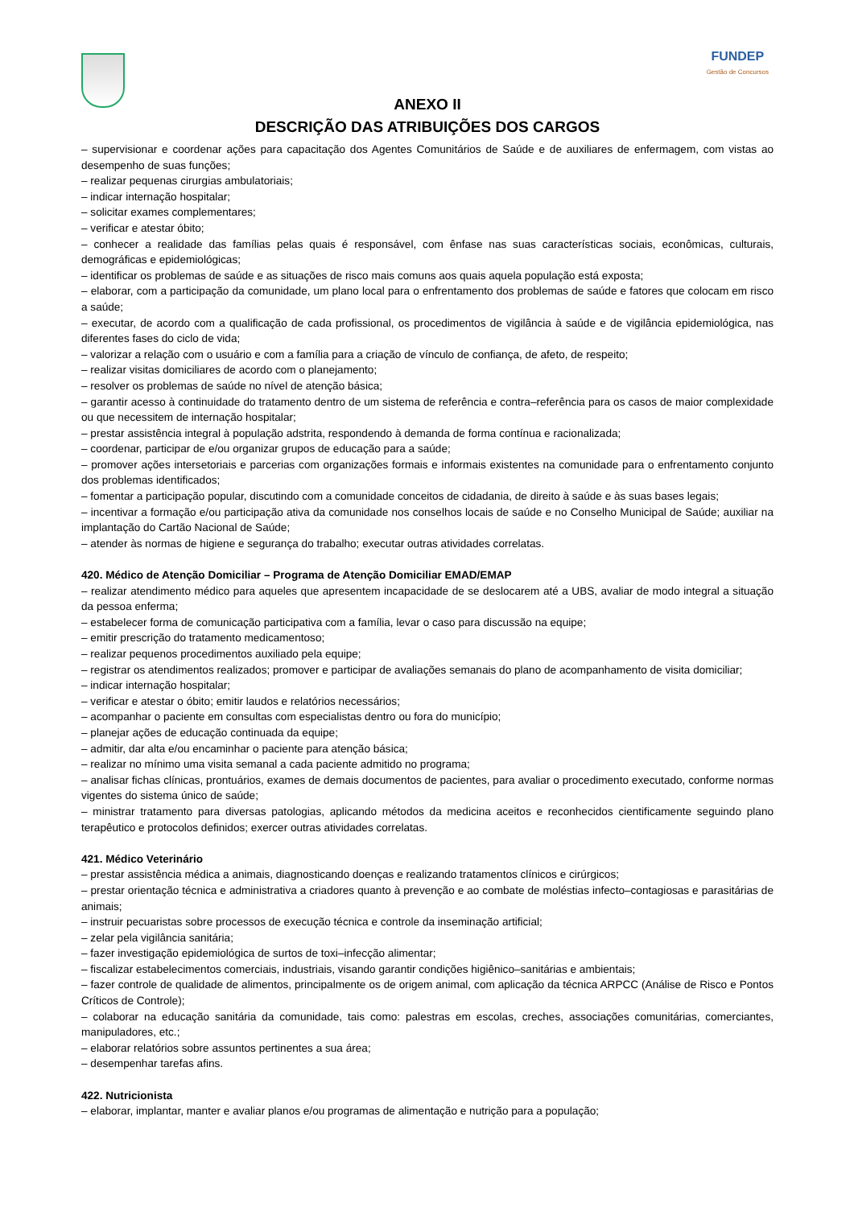FUNDEP
Gestão de Concursos
ANEXO II
DESCRIÇÃO DAS ATRIBUIÇÕES DOS CARGOS
– supervisionar e coordenar ações para capacitação dos Agentes Comunitários de Saúde e de auxiliares de enfermagem, com vistas ao desempenho de suas funções;
– realizar pequenas cirurgias ambulatoriais;
– indicar internação hospitalar;
– solicitar exames complementares;
– verificar e atestar óbito;
– conhecer a realidade das famílias pelas quais é responsável, com ênfase nas suas características sociais, econômicas, culturais, demográficas e epidemiológicas;
– identificar os problemas de saúde e as situações de risco mais comuns aos quais aquela população está exposta;
– elaborar, com a participação da comunidade, um plano local para o enfrentamento dos problemas de saúde e fatores que colocam em risco a saúde;
– executar, de acordo com a qualificação de cada profissional, os procedimentos de vigilância à saúde e de vigilância epidemiológica, nas diferentes fases do ciclo de vida;
– valorizar a relação com o usuário e com a família para a criação de vínculo de confiança, de afeto, de respeito;
– realizar visitas domiciliares de acordo com o planejamento;
– resolver os problemas de saúde no nível de atenção básica;
– garantir acesso à continuidade do tratamento dentro de um sistema de referência e contra–referência para os casos de maior complexidade ou que necessitem de internação hospitalar;
– prestar assistência integral à população adstrita, respondendo à demanda de forma contínua e racionalizada;
– coordenar, participar de e/ou organizar grupos de educação para a saúde;
– promover ações intersetoriais e parcerias com organizações formais e informais existentes na comunidade para o enfrentamento conjunto dos problemas identificados;
– fomentar a participação popular, discutindo com a comunidade conceitos de cidadania, de direito à saúde e às suas bases legais;
– incentivar a formação e/ou participação ativa da comunidade nos conselhos locais de saúde e no Conselho Municipal de Saúde; auxiliar na implantação do Cartão Nacional de Saúde;
– atender às normas de higiene e segurança do trabalho; executar outras atividades correlatas.
420. Médico de Atenção Domiciliar – Programa de Atenção Domiciliar EMAD/EMAP
– realizar atendimento médico para aqueles que apresentem incapacidade de se deslocarem até a UBS, avaliar de modo integral a situação da pessoa enferma;
– estabelecer forma de comunicação participativa com a família, levar o caso para discussão na equipe;
– emitir prescrição do tratamento medicamentoso;
– realizar pequenos procedimentos auxiliado pela equipe;
– registrar os atendimentos realizados; promover e participar de avaliações semanais do plano de acompanhamento de visita domiciliar;
– indicar internação hospitalar;
– verificar e atestar o óbito; emitir laudos e relatórios necessários;
– acompanhar o paciente em consultas com especialistas dentro ou fora do município;
– planejar ações de educação continuada da equipe;
– admitir, dar alta e/ou encaminhar o paciente para atenção básica;
– realizar no mínimo uma visita semanal a cada paciente admitido no programa;
– analisar fichas clínicas, prontuários, exames de demais documentos de pacientes, para avaliar o procedimento executado, conforme normas vigentes do sistema único de saúde;
– ministrar tratamento para diversas patologias, aplicando métodos da medicina aceitos e reconhecidos cientificamente seguindo plano terapêutico e protocolos definidos; exercer outras atividades correlatas.
421. Médico Veterinário
– prestar assistência médica a animais, diagnosticando doenças e realizando tratamentos clínicos e cirúrgicos;
– prestar orientação técnica e administrativa a criadores quanto à prevenção e ao combate de moléstias infecto–contagiosas e parasitárias de animais;
– instruir pecuaristas sobre processos de execução técnica e controle da inseminação artificial;
– zelar pela vigilância sanitária;
– fazer investigação epidemiológica de surtos de toxi–infecção alimentar;
– fiscalizar estabelecimentos comerciais, industriais, visando garantir condições higiênico–sanitárias e ambientais;
– fazer controle de qualidade de alimentos, principalmente os de origem animal, com aplicação da técnica ARPCC (Análise de Risco e Pontos Críticos de Controle);
– colaborar na educação sanitária da comunidade, tais como: palestras em escolas, creches, associações comunitárias, comerciantes, manipuladores, etc.;
– elaborar relatórios sobre assuntos pertinentes a sua área;
– desempenhar tarefas afins.
422. Nutricionista
– elaborar, implantar, manter e avaliar planos e/ou programas de alimentação e nutrição para a população;